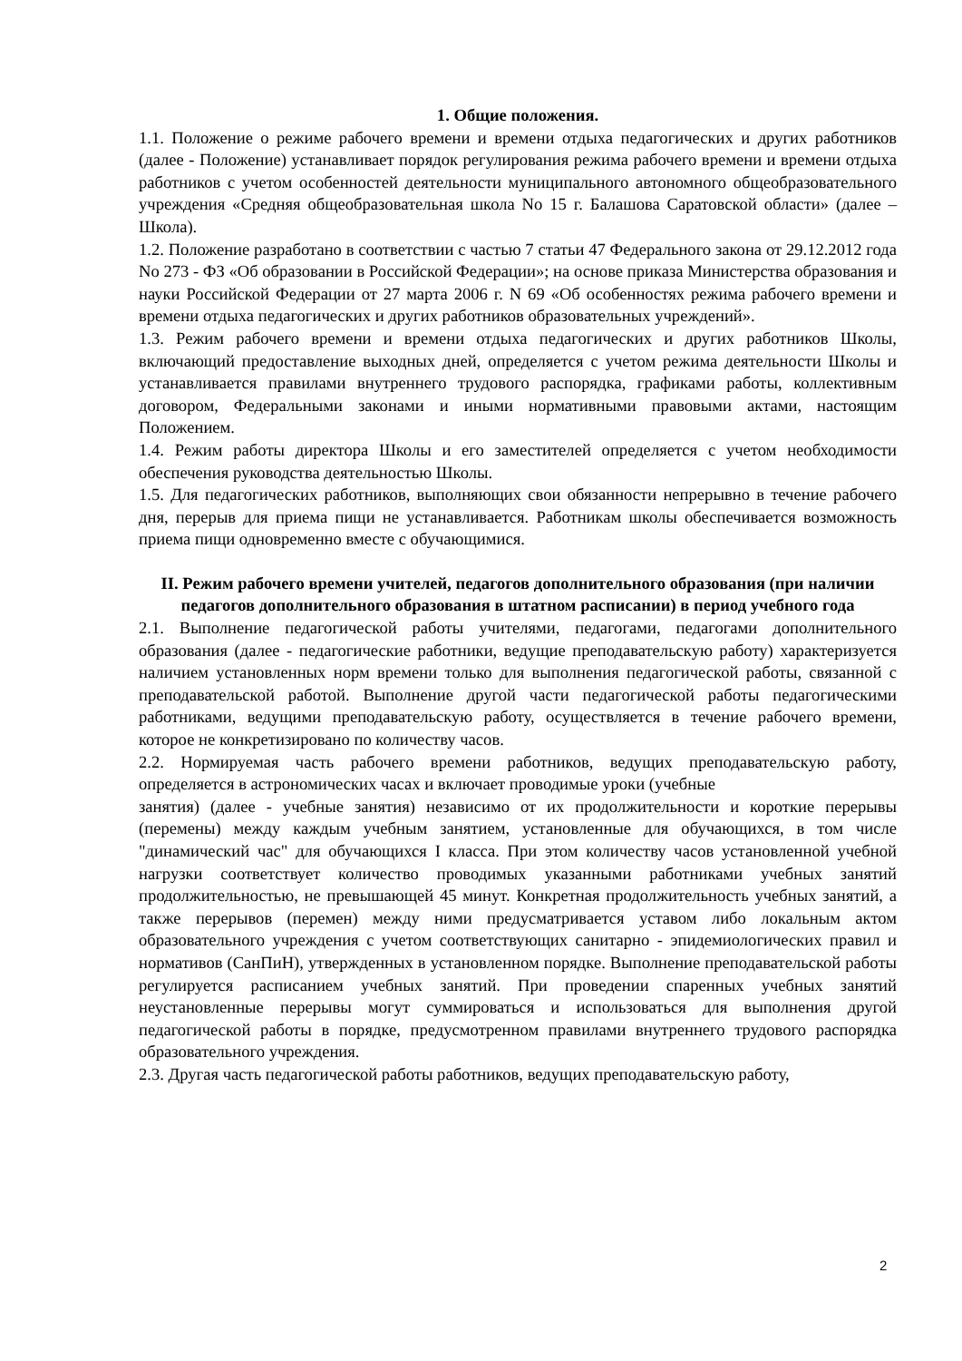1. Общие положения.
1.1. Положение о режиме рабочего времени и времени отдыха педагогических и других работников (далее - Положение) устанавливает порядок регулирования режима рабочего времени и времени отдыха работников с учетом особенностей деятельности муниципального автономного общеобразовательного учреждения «Средняя общеобразовательная школа No 15 г. Балашова Саратовской области» (далее – Школа).
1.2. Положение разработано в соответствии с частью 7 статьи 47 Федерального закона от 29.12.2012 года No 273 - ФЗ «Об образовании в Российской Федерации»; на основе приказа Министерства образования и науки Российской Федерации от 27 марта 2006 г. N 69 «Об особенностях режима рабочего времени и времени отдыха педагогических и других работников образовательных учреждений».
1.3. Режим рабочего времени и времени отдыха педагогических и других работников Школы, включающий предоставление выходных дней, определяется с учетом режима деятельности Школы и устанавливается правилами внутреннего трудового распорядка, графиками работы, коллективным договором, Федеральными законами и иными нормативными правовыми актами, настоящим Положением.
1.4. Режим работы директора Школы и его заместителей определяется с учетом необходимости обеспечения руководства деятельностью Школы.
1.5. Для педагогических работников, выполняющих свои обязанности непрерывно в течение рабочего дня, перерыв для приема пищи не устанавливается. Работникам школы обеспечивается возможность приема пищи одновременно вместе с обучающимися.
II. Режим рабочего времени учителей, педагогов дополнительного образования (при наличии педагогов дополнительного образования в штатном расписании) в период учебного года
2.1. Выполнение педагогической работы учителями, педагогами, педагогами дополнительного образования (далее - педагогические работники, ведущие преподавательскую работу) характеризуется наличием установленных норм времени только для выполнения педагогической работы, связанной с преподавательской работой. Выполнение другой части педагогической работы педагогическими работниками, ведущими преподавательскую работу, осуществляется в течение рабочего времени, которое не конкретизировано по количеству часов.
2.2. Нормируемая часть рабочего времени работников, ведущих преподавательскую работу, определяется в астрономических часах и включает проводимые уроки (учебные
занятия) (далее - учебные занятия) независимо от их продолжительности и короткие перерывы (перемены) между каждым учебным занятием, установленные для обучающихся, в том числе "динамический час" для обучающихся I класса. При этом количеству часов установленной учебной нагрузки соответствует количество проводимых указанными работниками учебных занятий продолжительностью, не превышающей 45 минут. Конкретная продолжительность учебных занятий, а также перерывов (перемен) между ними предусматривается уставом либо локальным актом образовательного учреждения с учетом соответствующих санитарно - эпидемиологических правил и нормативов (СанПиН), утвержденных в установленном порядке. Выполнение преподавательской работы регулируется расписанием учебных занятий. При проведении спаренных учебных занятий неустановленные перерывы могут суммироваться и использоваться для выполнения другой педагогической работы в порядке, предусмотренном правилами внутреннего трудового распорядка образовательного учреждения.
2.3. Другая часть педагогической работы работников, ведущих преподавательскую работу,
2